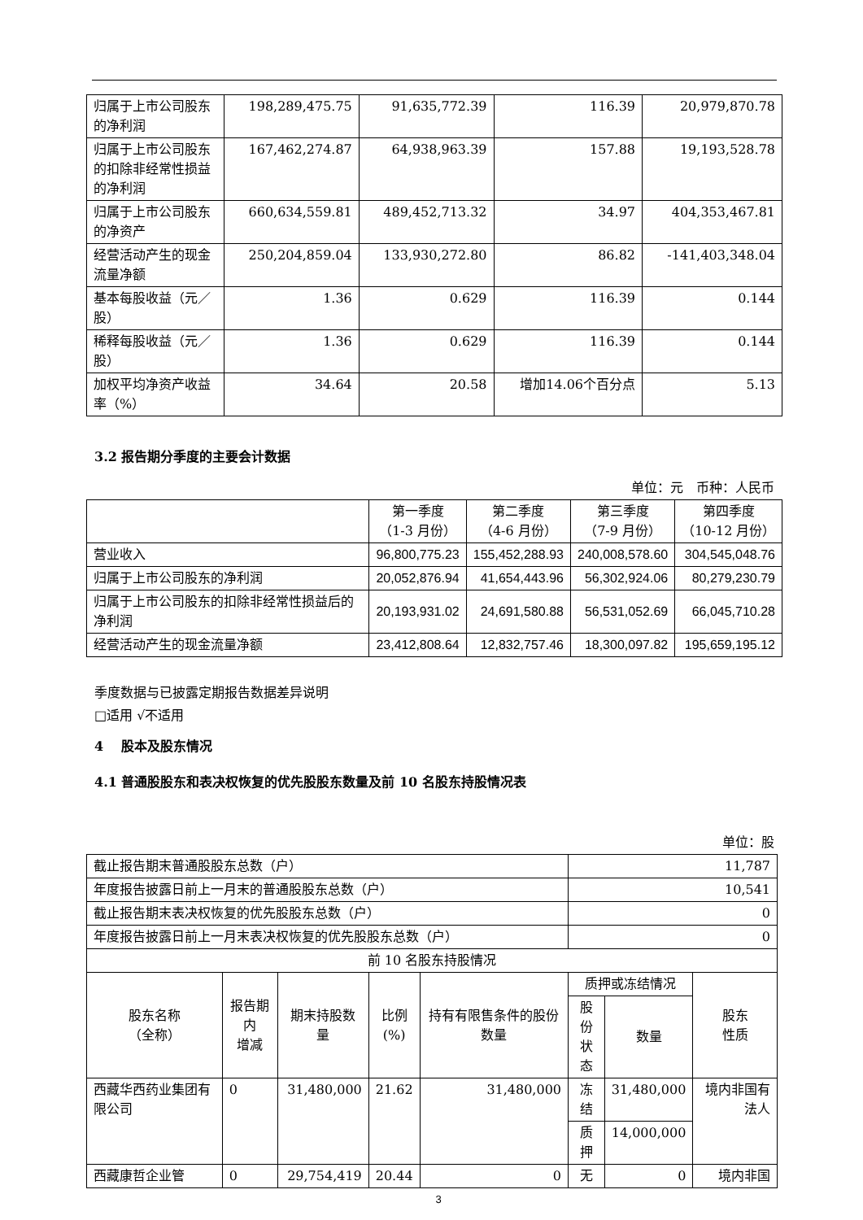| 归属于上市公司股东的净利润 | 198,289,475.75 | 91,635,772.39 | 116.39 | 20,979,870.78 |
| 归属于上市公司股东的扣除非经常性损益的净利润 | 167,462,274.87 | 64,938,963.39 | 157.88 | 19,193,528.78 |
| 归属于上市公司股东的净资产 | 660,634,559.81 | 489,452,713.32 | 34.97 | 404,353,467.81 |
| 经营活动产生的现金流量净额 | 250,204,859.04 | 133,930,272.80 | 86.82 | -141,403,348.04 |
| 基本每股收益（元／股） | 1.36 | 0.629 | 116.39 | 0.144 |
| 稀释每股收益（元／股） | 1.36 | 0.629 | 116.39 | 0.144 |
| 加权平均净资产收益率（%） | 34.64 | 20.58 | 增加14.06个百分点 | 5.13 |
3.2 报告期分季度的主要会计数据
单位：元　币种：人民币
| | 第一季度 （1-3 月份） | 第二季度 （4-6 月份） | 第三季度 （7-9 月份） | 第四季度 （10-12 月份） |
| --- | --- | --- | --- | --- |
| 营业收入 | 96,800,775.23 | 155,452,288.93 | 240,008,578.60 | 304,545,048.76 |
| 归属于上市公司股东的净利润 | 20,052,876.94 | 41,654,443.96 | 56,302,924.06 | 80,279,230.79 |
| 归属于上市公司股东的扣除非经常性损益后的净利润 | 20,193,931.02 | 24,691,580.88 | 56,531,052.69 | 66,045,710.28 |
| 经营活动产生的现金流量净额 | 23,412,808.64 | 12,832,757.46 | 18,300,097.82 | 195,659,195.12 |
季度数据与已披露定期报告数据差异说明
□适用 √不适用
4　 股本及股东情况
4.1 普通股股东和表决权恢复的优先股股东数量及前 10 名股东持股情况表
单位：股
| 截止报告期末普通股股东总数（户） | | | | | 11,787 | | |
| 年度报告披露日前上一月末的普通股股东总数（户） | | | | | 10,541 | | |
| 截止报告期末表决权恢复的优先股股东总数（户） | | | | | 0 | | |
| 年度报告披露日前上一月末表决权恢复的优先股股东总数（户） | | | | | 0 | | |
| 前 10 名股东持股情况 | | | | | | | |
| 股东名称 （全称） | 报告期内 增减 | 期末持股数量 | 比例 (%) | 持有有限售条件的股份数量 | 质押或冻结情况 | | 股东 性质 |
| | | | | | 股份 状态 | 数量 | |
| 西藏华西药业集团有限公司 | 0 | 31,480,000 | 21.62 | 31,480,000 | 冻结 | 31,480,000 | 境内非国有法人 |
| | | | | | 质押 | 14,000,000 | |
| 西藏康哲企业管 | 0 | 29,754,419 | 20.44 | 0 | 无 | 0 | 境内非国 |
3